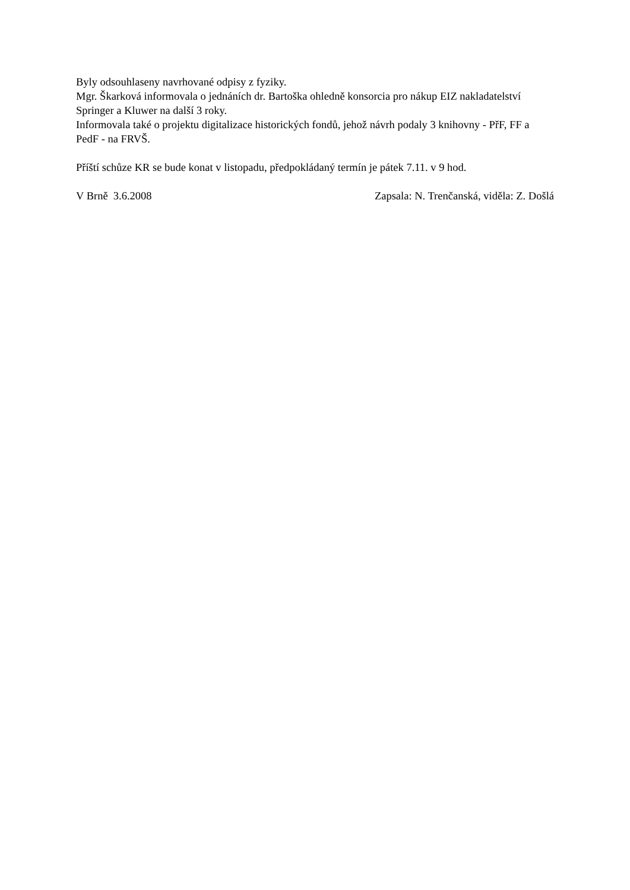Byly odsouhlaseny navrhované odpisy z fyziky.
Mgr. Škarková informovala o jednáních dr. Bartoška ohledně konsorcia pro nákup EIZ nakladatelství Springer a Kluwer na další 3 roky.
Informovala také o projektu digitalizace historických fondů, jehož návrh podaly 3 knihovny - PřF, FF a PedF - na FRVŠ.
Příští schůze KR se bude konat v listopadu, předpokládaný termín je pátek 7.11. v 9 hod.
V Brně 3.6.2008 Zapsala: N. Trenčanská, viděla: Z. Došlá